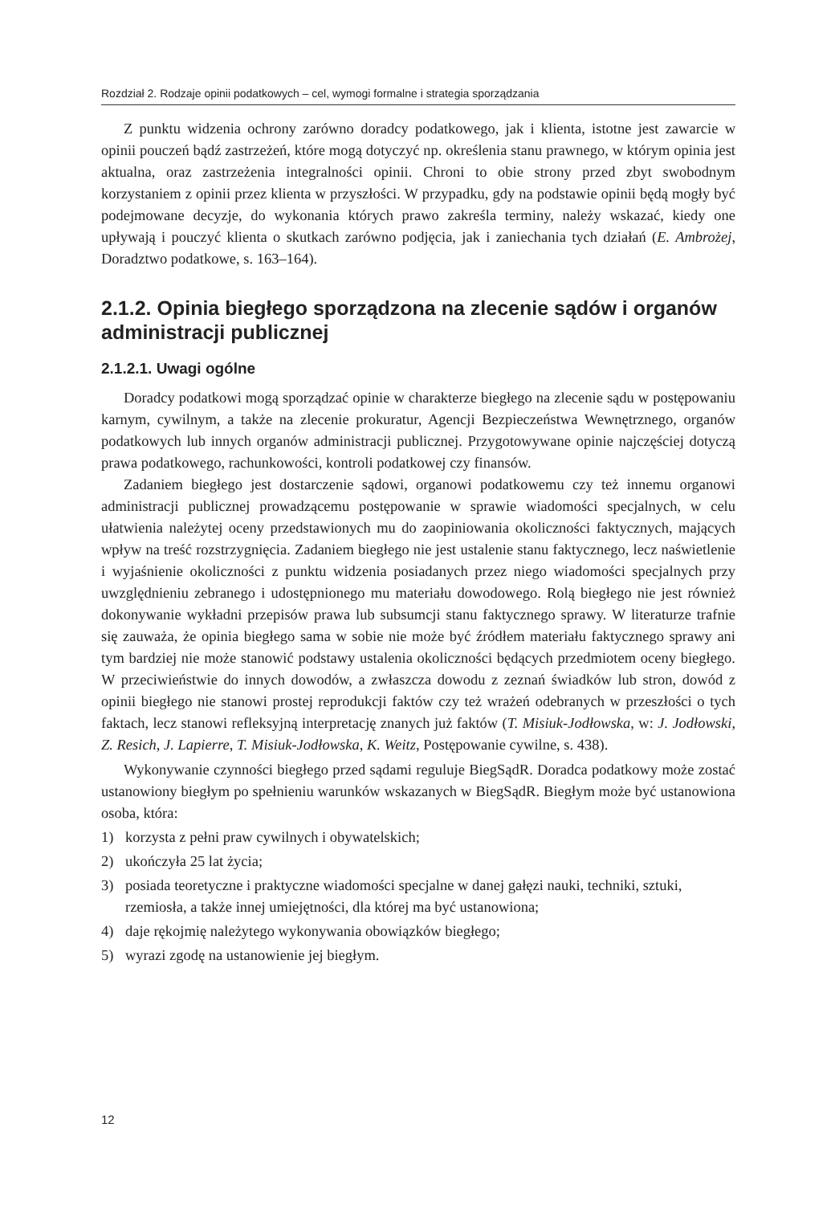Rozdział 2. Rodzaje opinii podatkowych – cel, wymogi formalne i strategia sporządzania
Z punktu widzenia ochrony zarówno doradcy podatkowego, jak i klienta, istotne jest zawarcie w opinii pouczeń bądź zastrzeżeń, które mogą dotyczyć np. określenia stanu prawnego, w którym opinia jest aktualna, oraz zastrzeżenia integralności opinii. Chroni to obie strony przed zbyt swobodnym korzystaniem z opinii przez klienta w przyszłości. W przypadku, gdy na podstawie opinii będą mogły być podejmowane decyzje, do wykonania których prawo zakreśla terminy, należy wskazać, kiedy one upływają i pouczyć klienta o skutkach zarówno podjęcia, jak i zaniechania tych działań (E. Ambrożej, Doradztwo podatkowe, s. 163–164).
2.1.2. Opinia biegłego sporządzona na zlecenie sądów i organów administracji publicznej
2.1.2.1. Uwagi ogólne
Doradcy podatkowi mogą sporządzać opinie w charakterze biegłego na zlecenie sądu w postępowaniu karnym, cywilnym, a także na zlecenie prokuratur, Agencji Bezpieczeństwa Wewnętrznego, organów podatkowych lub innych organów administracji publicznej. Przygotowywane opinie najczęściej dotyczą prawa podatkowego, rachunkowości, kontroli podatkowej czy finansów.
Zadaniem biegłego jest dostarczenie sądowi, organowi podatkowemu czy też innemu organowi administracji publicznej prowadzącemu postępowanie w sprawie wiadomości specjalnych, w celu ułatwienia należytej oceny przedstawionych mu do zaopiniowania okoliczności faktycznych, mających wpływ na treść rozstrzygnięcia. Zadaniem biegłego nie jest ustalenie stanu faktycznego, lecz naświetlenie i wyjaśnienie okoliczności z punktu widzenia posiadanych przez niego wiadomości specjalnych przy uwzględnieniu zebranego i udostępnionego mu materiału dowodowego. Rolą biegłego nie jest również dokonywanie wykładni przepisów prawa lub subsumcji stanu faktycznego sprawy. W literaturze trafnie się zauważa, że opinia biegłego sama w sobie nie może być źródłem materiału faktycznego sprawy ani tym bardziej nie może stanowić podstawy ustalenia okoliczności będących przedmiotem oceny biegłego. W przeciwieństwie do innych dowodów, a zwłaszcza dowodu z zeznań świadków lub stron, dowód z opinii biegłego nie stanowi prostej reprodukcji faktów czy też wrażeń odebranych w przeszłości o tych faktach, lecz stanowi refleksyjną interpretację znanych już faktów (T. Misiuk-Jodłowska, w: J. Jodłowski, Z. Resich, J. Lapierre, T. Misiuk-Jodłowska, K. Weitz, Postępowanie cywilne, s. 438).
Wykonywanie czynności biegłego przed sądami reguluje BiegSądR. Doradca podatkowy może zostać ustanowiony biegłym po spełnieniu warunków wskazanych w BiegSądR. Biegłym może być ustanowiona osoba, która:
1) korzysta z pełni praw cywilnych i obywatelskich;
2) ukończyła 25 lat życia;
3) posiada teoretyczne i praktyczne wiadomości specjalne w danej gałęzi nauki, techniki, sztuki, rzemiosła, a także innej umiejętności, dla której ma być ustanowiona;
4) daje rękojmię należytego wykonywania obowiązków biegłego;
5) wyrazi zgodę na ustanowienie jej biegłym.
12